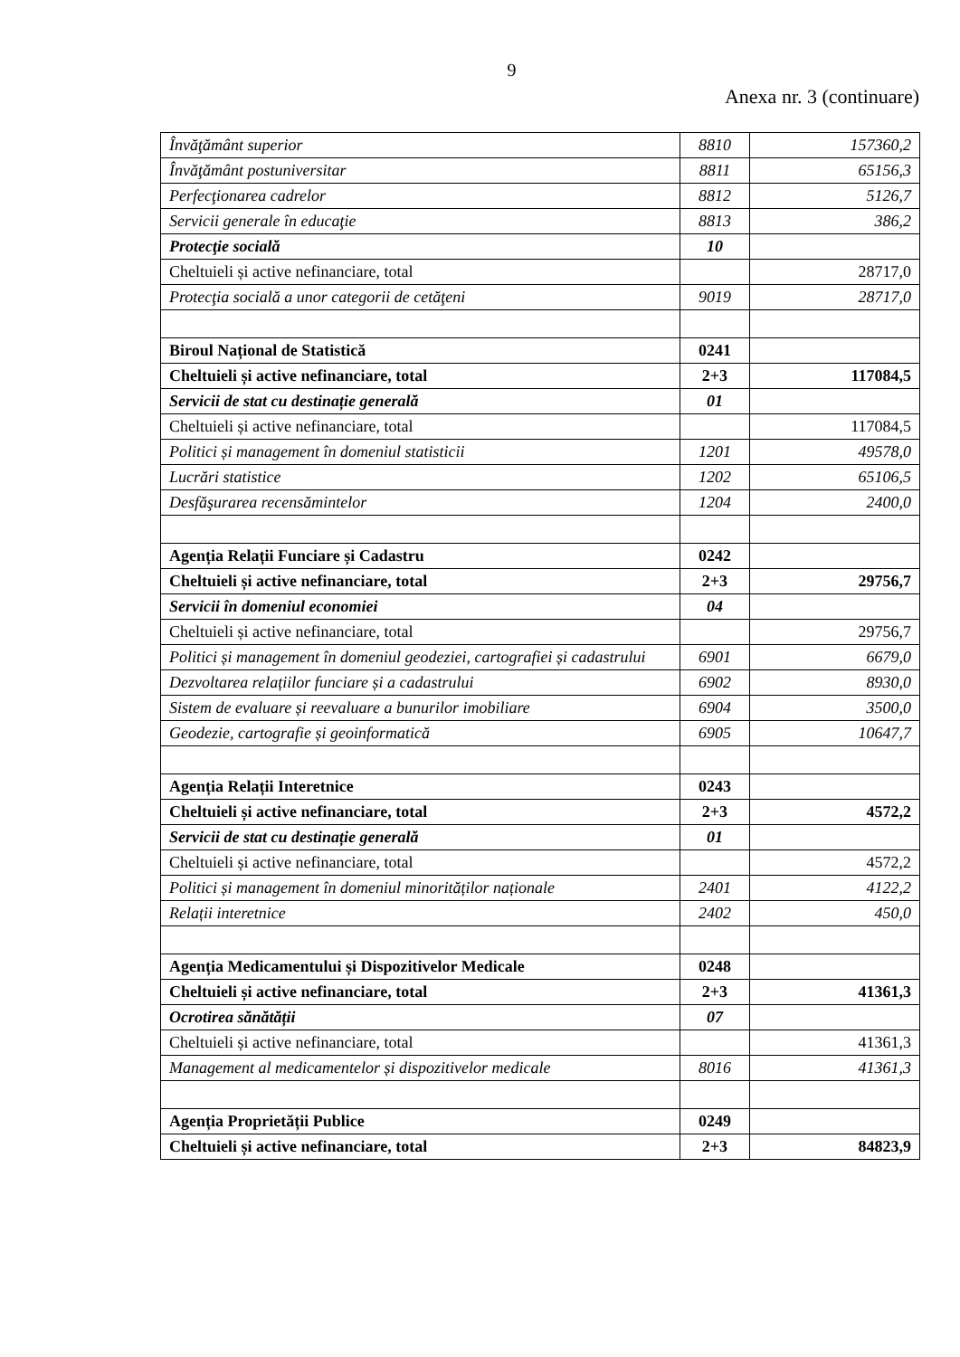9
Anexa nr. 3 (continuare)
| Învăţământ superior | 8810 | 157360,2 |
| Învăţământ postuniversitar | 8811 | 65156,3 |
| Perfecţionarea cadrelor | 8812 | 5126,7 |
| Servicii generale în educaţie | 8813 | 386,2 |
| Protecţie socială | 10 | |
| Cheltuieli și active nefinanciare, total | | 28717,0 |
| Protecţia socială a unor categorii de cetăţeni | 9019 | 28717,0 |
| Biroul Național de Statistică | 0241 | |
| Cheltuieli și active nefinanciare, total | 2+3 | 117084,5 |
| Servicii de stat cu destinație generală | 01 | |
| Cheltuieli și active nefinanciare, total | | 117084,5 |
| Politici și management în domeniul statisticii | 1201 | 49578,0 |
| Lucrări statistice | 1202 | 65106,5 |
| Desfăşurarea recensămintelor | 1204 | 2400,0 |
| Agenția Relații Funciare și Cadastru | 0242 | |
| Cheltuieli și active nefinanciare, total | 2+3 | 29756,7 |
| Servicii în domeniul economiei | 04 | |
| Cheltuieli și active nefinanciare, total | | 29756,7 |
| Politici și management în domeniul geodeziei, cartografiei și cadastrului | 6901 | 6679,0 |
| Dezvoltarea relațiilor funciare și a cadastrului | 6902 | 8930,0 |
| Sistem de evaluare și reevaluare a bunurilor imobiliare | 6904 | 3500,0 |
| Geodezie, cartografie și geoinformatică | 6905 | 10647,7 |
| Agenția Relații Interetnice | 0243 | |
| Cheltuieli și active nefinanciare, total | 2+3 | 4572,2 |
| Servicii de stat cu destinație generală | 01 | |
| Cheltuieli și active nefinanciare, total | | 4572,2 |
| Politici și management în domeniul minorităților naționale | 2401 | 4122,2 |
| Relații interetnice | 2402 | 450,0 |
| Agenția Medicamentului și Dispozitivelor Medicale | 0248 | |
| Cheltuieli și active nefinanciare, total | 2+3 | 41361,3 |
| Ocrotirea sănătății | 07 | |
| Cheltuieli și active nefinanciare, total | | 41361,3 |
| Management al medicamentelor și dispozitivelor medicale | 8016 | 41361,3 |
| Agenția Proprietății Publice | 0249 | |
| Cheltuieli și active nefinanciare, total | 2+3 | 84823,9 |